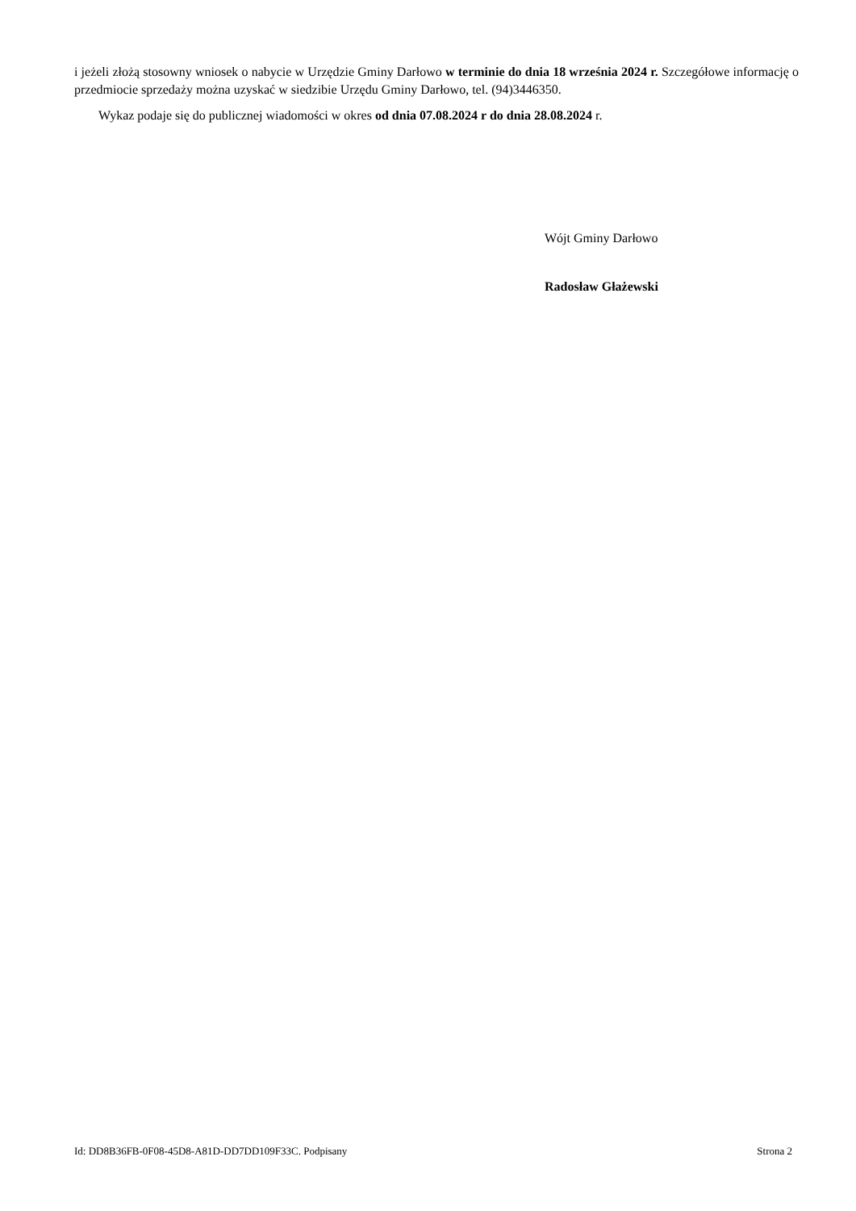i jeżeli złożą stosowny wniosek o nabycie w Urzędzie Gminy Darłowo w terminie do dnia 18 września 2024 r. Szczegółowe informację o przedmiocie sprzedaży można uzyskać w siedzibie Urzędu Gminy Darłowo, tel. (94)3446350.
Wykaz podaje się do publicznej wiadomości w okres od dnia 07.08.2024 r do dnia 28.08.2024 r.
Wójt Gminy Darłowo
Radosław Głażewski
Id: DD8B36FB-0F08-45D8-A81D-DD7DD109F33C. Podpisany Strona 2